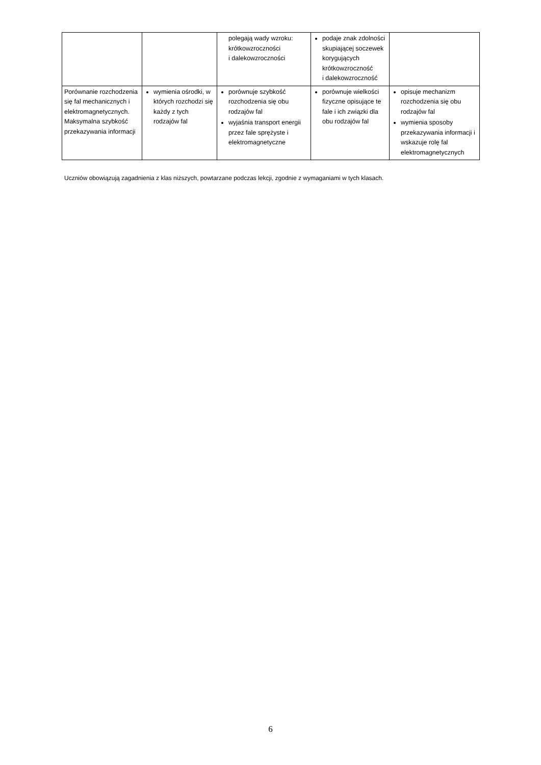| | | polegają wady wzroku: krótkowzroczności i dalekowzroczności | podaje znak zdolności skupiającej soczewek korygujących krótkowzroczność i dalekowzroczność | |
| Porównanie rozchodzenia się fal mechanicznych i elektromagnetycznych. Maksymalna szybkość przekazywania informacji | wymienia ośrodki, w których rozchodzi się każdy z tych rodzajów fal | porównuje szybkość rozchodzenia się obu rodzajów fal wyjaśnia transport energii przez fale sprężyste i elektromagnetyczne | porównuje wielkości fizyczne opisujące te fale i ich związki dla obu rodzajów fal | opisuje mechanizm rozchodzenia się obu rodzajów fal wymienia sposoby przekazywania informacji i wskazuje rolę fal elektromagnetycznych |
Uczniów obowiązują zagadnienia z klas niższych, powtarzane podczas lekcji, zgodnie z wymaganiami w tych klasach.
6